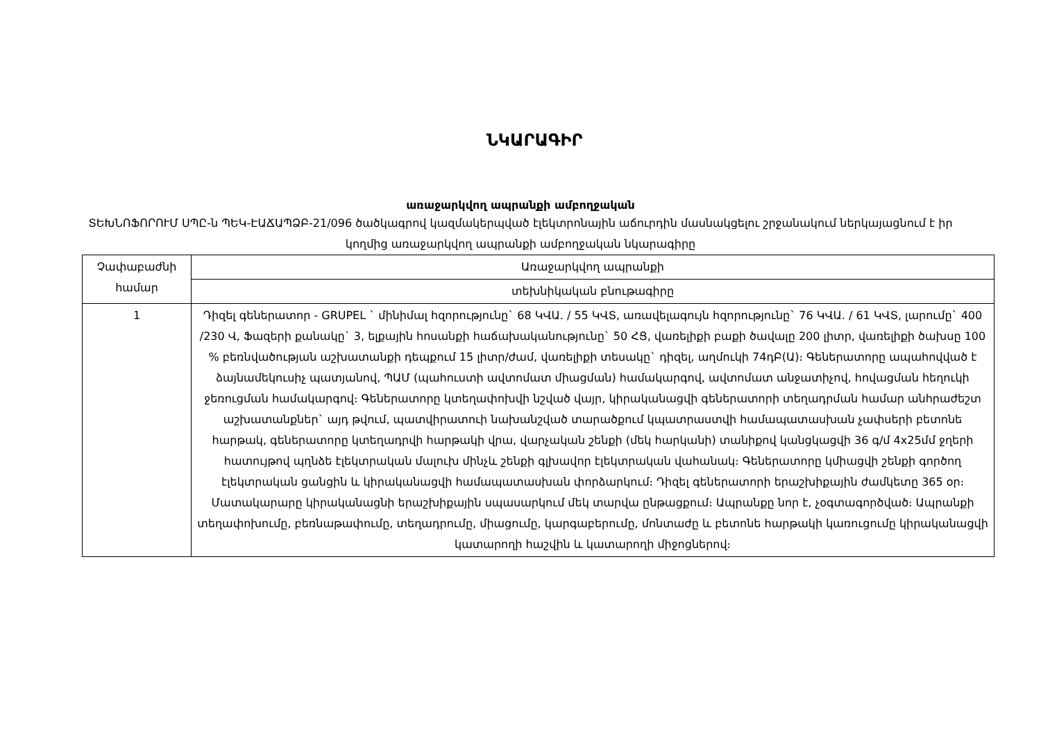ՆԿԱՐԱԳԻՐ
առաջարկվող ապրանքի ամբողջական
ՏԵԽՆՈՖՈՐՈՒՄ ՍՊԸ-ն ՊԵԿ-ԷԱՃԱՊՁԲ-21/096 ծածկագրով կազմակերպված էլեկտրոնային աճուրդին մասնակցելու շրջանակում ներկայացնում է իր կողմից առաջարկվող ապրանքի ամբողջական նկարագիրը
| Չափաբաժնի համար | Առաջարկվող ապրանքի |
| | տեխնիկական բնութագիրը |
| 1 | Դիզել գեներատոր - GRUPEL ` մինիմալ հզորությունը` 68 ԿՎԱ. / 55 ԿՎՏ, առավելագույն հզորությունը` 76 ԿՎԱ. / 61 ԿՎՏ, լարումը` 400 /230 Վ, Ֆազերի քանակը` 3, ելքային հոսանքի հաճախականությունը` 50 ՀՑ, վառելիքի բաքի ծավալը 200 լիտր, վառելիքի ծախսը 100 % բեռնվածության աշխատանքի դեպքում 15 լիտր/ժամ, վառելիքի տեսակը` դիզել, աղմուկի 74դԲ(Ա)։ Գեներատորը ապահովված է ձայնամեկուսիչ պատյանով, ՊԱՄ (պահուստի ավտոմատ միացման) համակարգով, ավտոմատ անջատիչով, հովացման հեղուկի ջեռուցման համակարգով։ Գեներատորը կտեղափոխվի նշված վայր, կիրականացվի գեներատորի տեղադրման համար անհրաժեշտ աշխատանքներ` այդ թվում, պատվիրատուի նախանշված տարածքում կպատրաստվի համապատասխան չափսերի բետոնե հարթակ, գեներատորը կտեղադրվի հարթակի վրա, վարչական շենքի (մեկ հարկանի) տանիքով կանցկացվի 36 գ/մ 4x25մմ ջղերի հատույթով պղնձե էլեկտրական մալուխ մինչև շենքի գլխավոր էլեկտրական վահանակ։ Գեներատորը կմիացվի շենքի գործող էլեկտրական ցանցին և կիրականացվի համապատասխան փորձարկում։ Դիզել գեներատորի երաշխիքային ժամկետը 365 օր։ Մատակարարը կիրականացնի երաշխիքային սպասարկում մեկ տարվա ընթացքում։ Ապրանքը նոր է, չօգտագործված։ Ապրանքի տեղափոխումը, բեռնաթափումը, տեղադրումը, միացումը, կարգաբերումը, մոնտաժը և բետոնե հարթակի կառուցումը կիրականացվի կատարողի հաշվին և կատարողի միջոցներով։ |